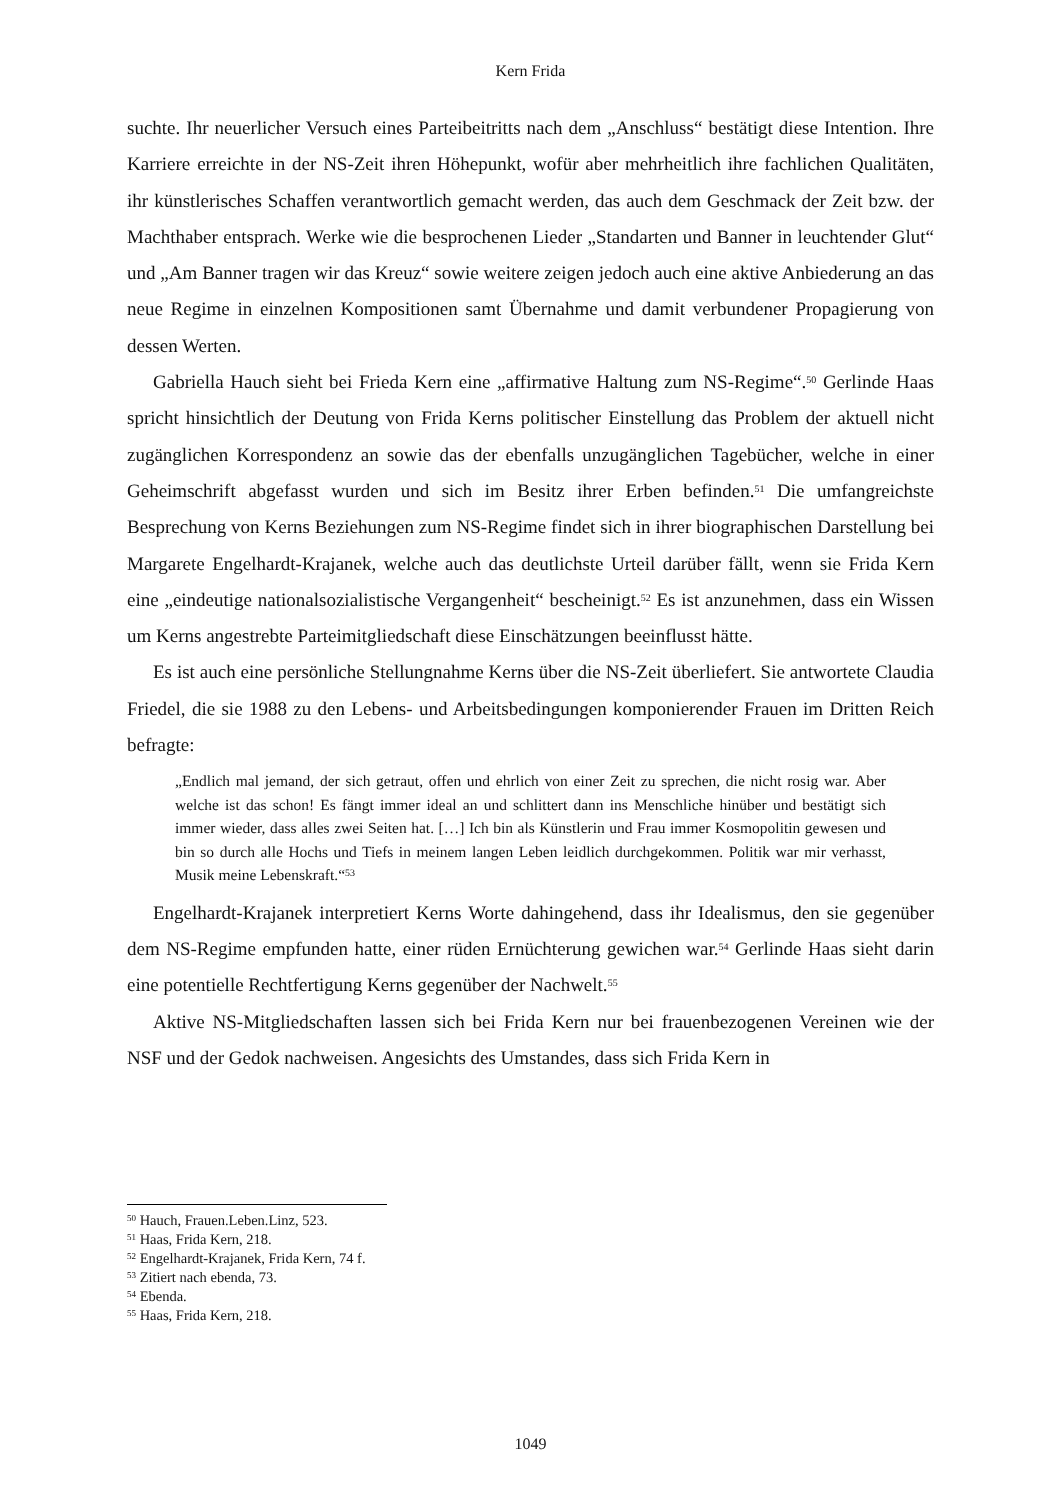Kern Frida
suchte. Ihr neuerlicher Versuch eines Parteibeitritts nach dem „Anschluss“ bestätigt diese Intention. Ihre Karriere erreichte in der NS-Zeit ihren Höhepunkt, wofür aber mehrheitlich ihre fachlichen Qualitäten, ihr künstlerisches Schaffen verantwortlich gemacht werden, das auch dem Geschmack der Zeit bzw. der Machthaber entsprach. Werke wie die besprochenen Lieder „Standarten und Banner in leuchtender Glut“ und „Am Banner tragen wir das Kreuz“ sowie weitere zeigen jedoch auch eine aktive Anbiederung an das neue Regime in einzelnen Kompositionen samt Übernahme und damit verbundener Propagierung von dessen Werten.
Gabriella Hauch sieht bei Frieda Kern eine „affirmative Haltung zum NS-Regime“.<sup>50</sup> Gerlinde Haas spricht hinsichtlich der Deutung von Frida Kerns politischer Einstellung das Problem der aktuell nicht zugänglichen Korrespondenz an sowie das der ebenfalls unzugänglichen Tagebücher, welche in einer Geheimschrift abgefasst wurden und sich im Besitz ihrer Erben befinden.<sup>51</sup> Die umfangreichste Besprechung von Kerns Beziehungen zum NS-Regime findet sich in ihrer biographischen Darstellung bei Margarete Engelhardt-Krajanek, welche auch das deutlichste Urteil darüber fällt, wenn sie Frida Kern eine „eindeutige nationalsozialistische Vergangenheit“ bescheinigt.<sup>52</sup> Es ist anzunehmen, dass ein Wissen um Kerns angestrebte Parteimitgliedschaft diese Einschätzungen beeinflusst hätte.
Es ist auch eine persönliche Stellungnahme Kerns über die NS-Zeit überliefert. Sie antwortete Claudia Friedel, die sie 1988 zu den Lebens- und Arbeitsbedingungen komponierender Frauen im Dritten Reich befragte:
„Endlich mal jemand, der sich getraut, offen und ehrlich von einer Zeit zu sprechen, die nicht rosig war. Aber welche ist das schon! Es fängt immer ideal an und schlittert dann ins Menschliche hinüber und bestätigt sich immer wieder, dass alles zwei Seiten hat. […] Ich bin als Künstlerin und Frau immer Kosmopolitin gewesen und bin so durch alle Hochs und Tiefs in meinem langen Leben leidlich durchgekommen. Politik war mir verhasst, Musik meine Lebenskraft.“<sup>53</sup>
Engelhardt-Krajanek interpretiert Kerns Worte dahingehend, dass ihr Idealismus, den sie gegenüber dem NS-Regime empfunden hatte, einer rüden Ernüchterung gewichen war.<sup>54</sup> Gerlinde Haas sieht darin eine potentielle Rechtfertigung Kerns gegenüber der Nachwelt.<sup>55</sup>
Aktive NS-Mitgliedschaften lassen sich bei Frida Kern nur bei frauenbezogenen Vereinen wie der NSF und der Gedok nachweisen. Angesichts des Umstandes, dass sich Frida Kern in
<sup>50</sup> Hauch, Frauen.Leben.Linz, 523.
<sup>51</sup> Haas, Frida Kern, 218.
<sup>52</sup> Engelhardt-Krajanek, Frida Kern, 74 f.
<sup>53</sup> Zitiert nach ebenda, 73.
<sup>54</sup> Ebenda.
<sup>55</sup> Haas, Frida Kern, 218.
1049